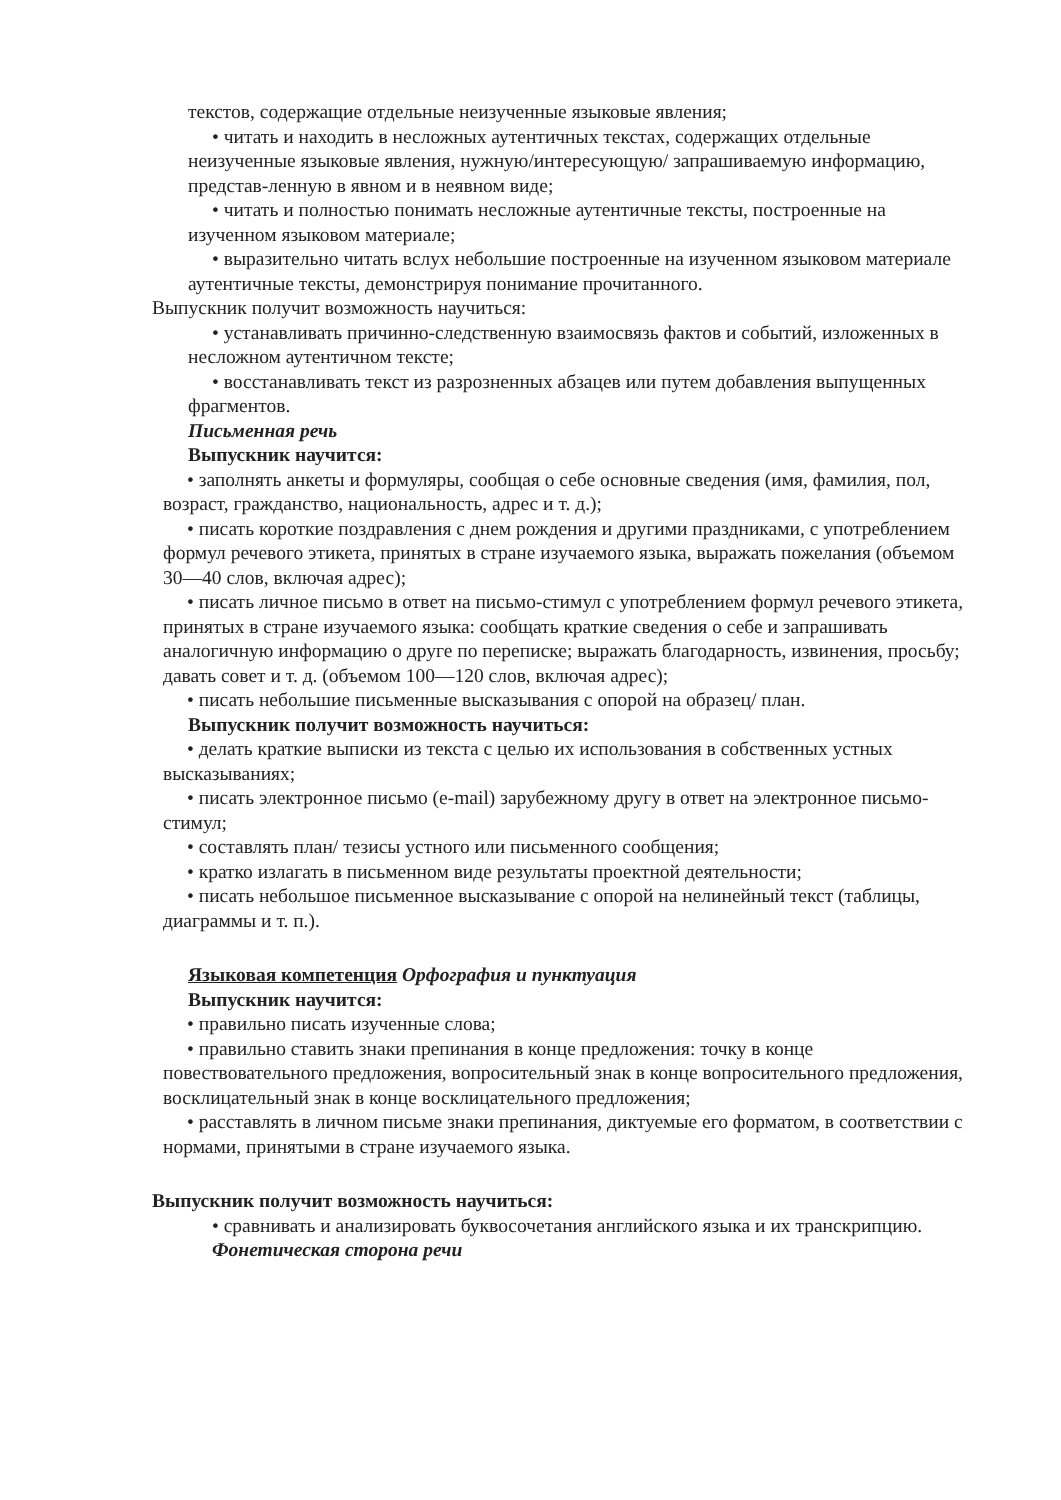текстов, содержащие отдельные неизученные языковые явления;
• читать и находить в несложных аутентичных текстах, содержащих отдельные неизученные языковые явления, нужную/интересующую/ запрашиваемую информацию, представ-ленную в явном и в неявном виде;
• читать и полностью понимать несложные аутентичные тексты, построенные на изученном языковом материале;
• выразительно читать вслух небольшие построенные на изученном языковом материале аутентичные тексты, демонстрируя понимание прочитанного.
Выпускник получит возможность научиться:
• устанавливать причинно-следственную взаимосвязь фактов и событий, изложенных в несложном аутентичном тексте;
• восстанавливать текст из разрозненных абзацев или путем добавления выпущенных фрагментов.
Письменная речь
Выпускник научится:
• заполнять анкеты и формуляры, сообщая о себе основные сведения (имя, фамилия, пол, возраст, гражданство, национальность, адрес и т. д.);
• писать короткие поздравления с днем рождения и другими праздниками, с употреблением формул речевого этикета, принятых в стране изучаемого языка, выражать пожелания (объемом 30—40 слов, включая адрес);
• писать личное письмо в ответ на письмо-стимул с употреблением формул речевого этикета, принятых в стране изучаемого языка: сообщать краткие сведения о себе и запрашивать аналогичную информацию о друге по переписке; выражать благодарность, извинения, просьбу; давать совет и т. д. (объемом 100—120 слов, включая адрес);
• писать небольшие письменные высказывания с опорой на образец/ план.
Выпускник получит возможность научиться:
• делать краткие выписки из текста с целью их использования в собственных устных высказываниях;
• писать электронное письмо (e-mail) зарубежному другу в ответ на электронное письмо-стимул;
• составлять план/ тезисы устного или письменного сообщения;
• кратко излагать в письменном виде результаты проектной деятельности;
• писать небольшое письменное высказывание с опорой на нелинейный текст (таблицы, диаграммы и т. п.).
Языковая компетенция Орфография и пунктуация
Выпускник научится:
• правильно писать изученные слова;
• правильно ставить знаки препинания в конце предложения: точку в конце повествовательного предложения, вопросительный знак в конце вопросительного предложения, восклицательный знак в конце восклицательного предложения;
• расставлять в личном письме знаки препинания, диктуемые его форматом, в соответствии с нормами, принятыми в стране изучаемого языка.
Выпускник получит возможность научиться:
• сравнивать и анализировать буквосочетания английского языка и их транскрипцию.
Фонетическая сторона речи